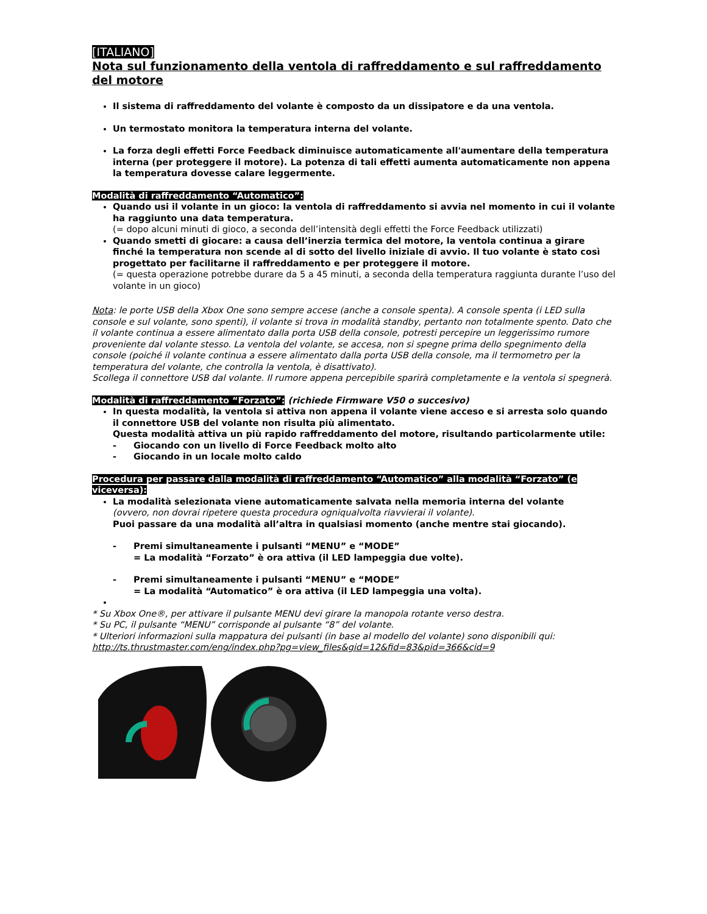[ITALIANO]
Nota sul funzionamento della ventola di raffreddamento e sul raffreddamento del motore
Il sistema di raffreddamento del volante è composto da un dissipatore e da una ventola.
Un termostato monitora la temperatura interna del volante.
La forza degli effetti Force Feedback diminuisce automaticamente all'aumentare della temperatura interna (per proteggere il motore). La potenza di tali effetti aumenta automaticamente non appena la temperatura dovesse calare leggermente.
Modalità di raffreddamento “Automatico”:
Quando usi il volante in un gioco: la ventola di raffreddamento si avvia nel momento in cui il volante ha raggiunto una data temperatura.
(= dopo alcuni minuti di gioco, a seconda dell’intensità degli effetti the Force Feedback utilizzati)
Quando smetti di giocare: a causa dell’inerzia termica del motore, la ventola continua a girare finché la temperatura non scende al di sotto del livello iniziale di avvio. Il tuo volante è stato così progettato per facilitarne il raffreddamento e per proteggere il motore.
(= questa operazione potrebbe durare da 5 a 45 minuti, a seconda della temperatura raggiunta durante l’uso del volante in un gioco)
Nota: le porte USB della Xbox One sono sempre accese (anche a console spenta). A console spenta (i LED sulla console e sul volante, sono spenti), il volante si trova in modalità standby, pertanto non totalmente spento. Dato che il volante continua a essere alimentato dalla porta USB della console, potresti percepire un leggerissimo rumore proveniente dal volante stesso. La ventola del volante, se accesa, non si spegne prima dello spegnimento della console (poiché il volante continua a essere alimentato dalla porta USB della console, ma il termometro per la temperatura del volante, che controlla la ventola, è disattivato).
Scollega il connettore USB dal volante. Il rumore appena percepibile sparirà completamente e la ventola si spegnerà.
Modalità di raffreddamento “Forzato”: (richiede Firmware V50 o succesivo)
In questa modalità, la ventola si attiva non appena il volante viene acceso e si arresta solo quando il connettore USB del volante non risulta più alimentato.
Questa modalità attiva un più rapido raffreddamento del motore, risultando particolarmente utile:
- Giocando con un livello di Force Feedback molto alto
- Giocando in un locale molto caldo
Procedura per passare dalla modalità di raffreddamento “Automatico” alla modalità “Forzato” (e viceversa):
La modalità selezionata viene automaticamente salvata nella memoria interna del volante
(ovvero, non dovrai ripetere questa procedura ogniqualvolta riavvierai il volante).
Puoi passare da una modalità all’altra in qualsiasi momento (anche mentre stai giocando).
- Premi simultaneamente i pulsanti “MENU” e “MODE”
= La modalità “Forzato” è ora attiva (il LED lampeggia due volte).
- Premi simultaneamente i pulsanti “MENU” e “MODE”
= La modalità “Automatico” è ora attiva (il LED lampeggia una volta).
* Su Xbox One®, per attivare il pulsante MENU devi girare la manopola rotante verso destra.
* Su PC, il pulsante “MENU” corrisponde al pulsante “8” del volante.
* Ulteriori informazioni sulla mappatura dei pulsanti (in base al modello del volante) sono disponibili qui:
http://ts.thrustmaster.com/eng/index.php?pg=view_files&gid=12&fid=83&pid=366&cid=9